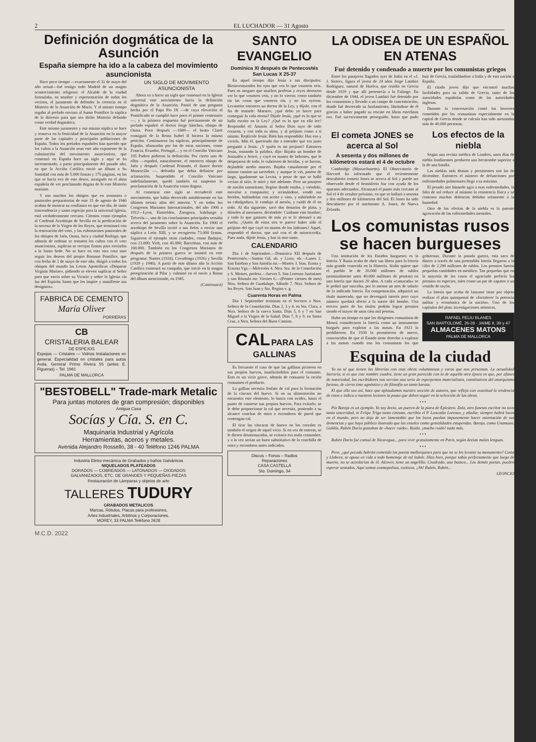2 EL LUCHADOR — 31 Agosto
Definición dogmática de la Asunción
España siempre ha ido a la cabeza del movimiento asuncionista
Hace poco tiempo —exactamente el 31 de mayo del año actual—fué testigo todo Madrid de un magno acontecimiento religioso: el Alcalde de la ciudad formulaba, en nombre y representación de todos los vecinos, el juramento de defender la creencia en el Misterio de la Asunción de María. Y al mismo tiempo rogaba al prelado enviara al Sumo Pontífice la súplica de la diócesis para que sea dicho Misterio definido como verdad dogmática.
Este mismo juramento y esa misma súplica se hace y renueva en la festividad de la Asunción en la mayor parte de las capitales y principales poblaciones de España. Todos los prelados españoles han querido que los cultos a la Asunción sean este año exponente de la culminación del movimiento asuncionista, que comenzó en España hace un siglo y aquí se ha incrementado, a partir principalmente del pasado año, en que la Acción Católica envió un álbum a Su Santidad con más de 5.000 firmas y 175 páginas, en las que se hacía eco de este deseo, arraigado en el alma española de ver proclamado dogma de fe este Misterio mariano.
Y son muchos los obispos que en sermones o pastorales preparatorias de este 15 de agosto de 1946 acaban de mostrar su confianza en que ese día, de tanta trascendencia y santo regocijo para la universal Iglesia, está verdaderamente cercano. Citemos como ejemplos al Cardenal Arzobispo de Sevilla en la predicación de la novena de la Virgen de los Reyes, que terminará con la renovación del voto, y las exhortacines pastorales de los obispos de Jaén, Osma, Jaca y ciudad Rodrigo, que además de ordenar se rematen los cultos con el voto asuncionista, suplican se recojan firmas para enviarlas a la Santa Sede. No se hace en esto otra cosa sino seguir los deseos del propio Romano Pontífice, que con fecha de 1 de mayo de este año, dirigió a todos los obispos del mundo las Letras Apostólicas «Deiparae Virginis Mariae», pidiendo se eleven suplicas al Señor para que envía sobre su Vicario y sobre la Iglesia «la luz del Espíritu Santo que les inspire y manifieste sus designios».
UN SIGLO DE MOVIMIENTO ASUNCIONISTA
Ahora va a hacer un siglo que comenzó en la Iglesia universal este movimiento hacia la definición dogmática de la Asunción. Partió de una pregunta hecha por el Papa Pío IX —de cuya elevación al Pontificado se cumplió hace poco el primer centenario—, y la primera respuesta fué precisamente de un prelado español: el doctor Jorge Sánchez, obispo de Osma. Poco después —1849— el beato Claret consiguió de la Reina Isabel II hiciera la misma petición. Continuaron las súplicas, principalmente de España, afianzadas por las de otras naciones, como Francia, Ecuador, Portugal.... y en el Concilio Vaticano 195 Padres pidieron la definición. Por cierto uno de ellos —español, naturalmente, el entonces obispo de Jaén y después Cardenal Primado, el ilustre doctor Monescillo —, defendía que debía definirse por aclamación. Suspendido el Concilio Vaticano indefinidamente, quedó también en suspenso la proclamación de la Asunción como dogma.
Al comenzar este siglo se recrudeció este movimiento, que había decrecido notablemente en los últimos treinta años del anterior. Y en todos los Congresos Marianos Internacionales, del año 1900 a 1912—Lyon, Einsielden, Zaragoza, Salzburgo y Tréveris—, una de las conclusiones principales versaba acerca del juramento sobre la Asunción. En 1900 el arzobispo de Sevilla invitó a sus fieles a enviar una súplica a León XIII, y se recogieron 73.000 firmas. Siguieron el ejemplo otras ciudades, como Badajoz, con 23.000; Vich, con 45.000; Barcelona, con más de 100.000. También en los Congresos Marianos de después de la primera guerra se insistió en este programa: Nantes (1924), Covadonga (1926) y Sevilla (1929 y 1940). A partir de este último año la Acción Católica comenzó su campaña, que inició en la magna peregrinación al Pilar y culminó en el envío a Roma del álbum mencionado, en 1945.
(Continuará)
FABRICA DE CEMENTO
María Oliver
PORRERAS
CB
CRISTALERIA BALEAR
DE ESPEJOS
Espejos — Cristales — Vidrios Instalaciones en general. Especialidad en cristales para autos Avda. General Primo Rivera 55 (antes E. Figueras) – Tel. 1961
PALMA DE MALLORCA
"BESTOBELL" Trade-mark Metalic
Para juntas motores de gran compresión; disponibles
Antigua Casa
Socías y Cía. S. en C.
Maquinaria Industrial y Agrícola
Herramientas, aceros y metales.
Avenida Alejandro Rosselló, 38 - 40 Teléfono 1246 PALMA
Industria Eletro-mecánica de Grabados y baños Galvánicos
NIQUELADOS PLATEADOS
DORADOS — COBREADOS — LATONADOS — OXIDADOS
GALVANIZADOS, ETC. DE GRANDES Y PEQUEÑAS PIEZAS
Restauración de Lámparas y objetos de arte
TALLERES TUDURY
GRABADOS METALICOS
Marcas, Rótulos, Placas para profesiones,
Artes industriales, Arbitrios y Corporaciones.
MOREY, 33 PALMA Teléfono 2628
SANTO EVANGELIO
Domínica XI después de Pentecostés
San Lucas X 25-37
En aquel tiempo dijo Jesús a sus discípulos: Bienaventurados los ojos que vea lo que vosotros veis. Pues os aseguro que muchos profetas y reyes desearon ver lo que vosotros veis, y no lo vieron; como también oir las cosas que vosotros oís, y no las oyeron. Levantóse entonces un doctor de la Ley, y díjole, con el fin de tentarle: Maestro, ¿qué debo yo hacer para conseguir la vida eterna? Díjole Jesús, ¿qué es lo que se halla escrito en la Ley? ¿Qué es lo que en ella lee? Respondió el: Amarás al Señor Dios tuyo de todo corazon, y con toda tu alma, y al prójimo como a ti mismo. Replícole Jesús: Bién has respondido: Haz eso y vivirás. Más él, queriendo dar a entender que era justo preguntó a Jesús: ¿Y quién es mi projimo? Entonces Jesús, tomando la palabra, dijo: Bajaba un hombre de Jerusalén a Jericó, y cayó en manos de ladrones, que le despojaron de todo, le cubrieron de heridas, y se fueron, dejándole medio muerto. Bajaba casualmente por el mismo camino un sacerdote, y aunque le vió, pasóse de largo, igualmente un Levita, a pesar de que se halló vecino al sitio, le miró y tiró adelante. Pero un pasajero de nación samaritano, llegóse donde estaba, y viéndole, movióse a compasión; y arrimándose, vendó sus heridas, bañándolas con aceite y vino, y subiéndole en su cabalgadura, le condujo al mesón, y cuidó de él en todo. Al día siguiente, sacó dos denarios de plata, y dióseles al mesonero, diciéndole: Cuidame este hombre; y todo lo que gastares de más yo te lo abonaré a mi vuelta. ¿Quién de estos tres te parece haber sido el prójimo del que cayó en manos de los ladrones? Aquel, respondió el doctor, que usó con el de misericordia. Pues anda, díjole Jesús, y haz tú otro tanto.
CALENDARIO
Día 1 de Septiembre.—Dominica XII después de Pentecostés.—Santos Gil, ab. y Lixto, ob.—Lunes 2. San Esteban y San Antolín mr.—Martes 3. Stas. Erasta y Erasma Vgs.—Miércoles 4. Ntra. Sra. de la Consolación y S. Moises, profeta.—Jueves 5. San Lorenzo Justiniano y san Rómulo mr. Viernes 6.—(Primer viernes de mes) Ntra. Señora de Guadalupe. Sábado 7. Ntra. Señora de los Reyes. San Juan y Sta. Regina v. g.
Cuarenta Horas en Palma
Día 1 Septiembre terminan en el Socorro a Ntra. Señora de la Consolación. Días 2, 3 y 4. en Sta. Clara, a Ntra. Señora de la cueva Santa. Días 5, 6 y 7 en San Miguel a la Virgen de la Salud. Días 7, 8 y 9. en Santa Cruz, a Ntra. Señora del Buen Camino.
CAL PARA LAS GALLINAS
Es frecuente el caso de que las gallinas picoteen en sus propios huevos, inutilizándolos para el consumo. Esto es un vicio grave, además de consumir la ración consumen el producto.
La gallina necesita fosfato de cal para la formación de la cáscara del huevo. Si en su alimentación no encuentra este elemento, lo busca con avidez, hasta el punto de comerse sus propios huevos. Para evitarlo, se le debe proporcionar la cal que necesita, poniendo a su alcance conchas de ostra o escombros de pared que contengan cal.
El tirar las cáscaras de huevo en los corrales es también el origen de aquel vicio. Si en vez de enteras, se le diesen desmenuzadas, se evitaría esa mala costumbre, y a la vez serían un buen substitutivo de la conchilla de ostra y escombros antes indicados.
Discos – Fonos – Radios
Reparaciones
CASA CASTELLÁ
Sto. Domingo, 34
LA ODISEA DE UN ESPAÑOL EN ATENAS
Fué detenido y condenado a muerte por los comunistas griegos
Entre los pasajeros llagados ayer de Italia en el «J. J. Sister», figura el joven de 24 años Jorge Lambiri Rodríguez, natural de Huelva, que residía en Grecia desde 1929 y que allí pertenecía a la Falange. En diciembre de 1944, el joven Lambiri fué detenido por los comunistas y llevado a un campo de concentración, donde fué decretado su fusilamiento, librándose de él gracias a haber pagado su rescate en libras esterlinas oro. Fué sucesivamente perseguido, hasta que pudo huir de Grecia, trasladándose a Italia y de esta nación a España.
El citado joven dijo que encontró muchas facilidades para su salida de Grecia, tanto de las autoridades españolas como de las autoridades inglesas.
Durante la conversación contó los horrores cometidos por los comunistas especialmente en la capital de Grecia donde se calcula han sido asesinadas más de 40.000 personas.
El cometa JONES se acerca al Sol
A sesenta y dos millones de kilómetros estará el 4 de octubre
Cambridge (Massachusetts). El Observatorio de Harvard ha informado que el recientemente descubierto cometa Jones se acerca al Sol y puede ser observado desde el hemisferio Sur con ayuda de los aparatos adecuados. Alcanzará el punto más cercano al Sol el 4 de octubre próximo, en que se hallará a sesenta y dos millones de kilómetros del Sol. El Jones ha sido descubierto por el astrónomo A. Jones, de Nueva Zelanda.
Los efectos de la niebla
Según una revista médica de Londres, unos días de niebla londinenses producen una hecatombe superior a la de una batalla.
Las nieblas más densas y persistentes son las de diciembre. Entonces el número de defunciones por enfermedades pulmonares llega a su máximo.
El pesado aire húmedo agra a esas enfermedades, la falta de sol reduce al mínimo la resistencia física y se contraen muchas dolencias debidas solamente a la humedad.
Otro de los efectos de la niebla es la patente agravación de las enfermedades mentales.
Los comunistas rusos se hacen burgueses
Una institución de los Estados burgueses es la lotería. Y Rusia acaba de abrir sus libros para la lotería más grande conocida en la Historia. Stalin quiere que el pueblo le de 20.000 millones de rublos (nominalmente unos 40.000 millones de pesetas) en una lotería que durará 20 años. A cada «camarada» se le pedirá que suscriba, por lo menos un mes de salario de la indicada lotería. En compensación, adquirirá un título numerado, que no devengará interés pero cuyo número quedará afecto a la suerte del bombo. Una tercera parte de los títulos podrán lograr premios siendo el mayor de unas cien mil pesetas.
Hubo un tiempo en que los dirigentes comunistas de Moscú consideraron la lotería como un instrumento burgués para explotar a las masas. En 1923 la prohibieron. En 1930 la permitieron de nuevo, convencidos de que el Estado tiene derecho a explotar a las masas cuando son los comunistas los que gobiernan. Durante la pasada guerra, esta saca de dinero a través de una pretendida lotería llegaron a la cifra de 2.200 millones de rublos. Los premios fueron pequeñas cantidades en metálico. Tan pequeñas que en la mayoría de los casos el agraciado prefería los premios en especies, tales como un par de zapatos o un vestido de rayón.
La lotería que acaba de lanzarse tiene por objeto realizar el plan quinquenal de «fortalecer la potencia militar y económica de la nación». Uno de los capítulos del plan: investigaciones atómicas.
RAFAEL FELIU BLANES
SAN BARTOLOMÉ, 26-28 · JAIME II, 39 y 47
ALMACENES MATONS
PALMA DE MALLORCA
Esquina de la ciudad
Yo no sé que tienen las librerías con esas obras voluminosas y caras que nos presentan. La actualidad literaria, si es que este nombre cuadra, tiene un gran parecido con la de aquella otra época en que, por afanes de notoriedad, los escribidores nos servían una serie de esperpentos materialistas, constitutivos del anarquismo furioso, de cierto tinte agnóstico y de filosofía un tanto barata.
El que ello sea así, hace que aplaudamos nuestra sección de autores, que refleja con exactitud la tendencia de estos e indica a nuestros lectores la pauta que deben seguir en la selección de las obras.
• • •
Pío Baroja es un ejemplo. Yo soy decía, un puerco de la piara de Epicúreo. Zola, otro funesto escritor no tuvo tanta sinceridad, ni Felipe Trigo tanto cinismo, escribía el P. Leocadio Lorenzo, y añadía; siempre habrá locos en el mundo, pero no deja de ser lamentable que los locos puedan impunemente hacer ostentación de sus demencias y que haya público ilustrado que las ensalce como genialidades estupendas. Baroja, como Unamuno, Galdós, Rubén Darío gustaban de «hacer ruido». Ruido, ¡mucho ruido! nada más.
• • •
Rubén Darío fué consul de Nicaragua... para vivir gratuitamente en París, según decían malas lenguas.
• • •
Pero, ¿qué pecado habrán cometido los poetas mallorquines para que no se les levante su monumento? Costa y Llobera, se opuso en vida a todo homenaje de tal índole. Hizo bien, porque sabía perfectamente que luego de muerto, no se acordarían de él. Alcover, tiene un angelillo. Cnadrado, una butaca... Los demás poetas, pueden esperar sentados. Aquí somos cosmopolitas, exóticos. ¡Ah! Rubén, Rubén...
LEONCIO
M.C.D. 2022